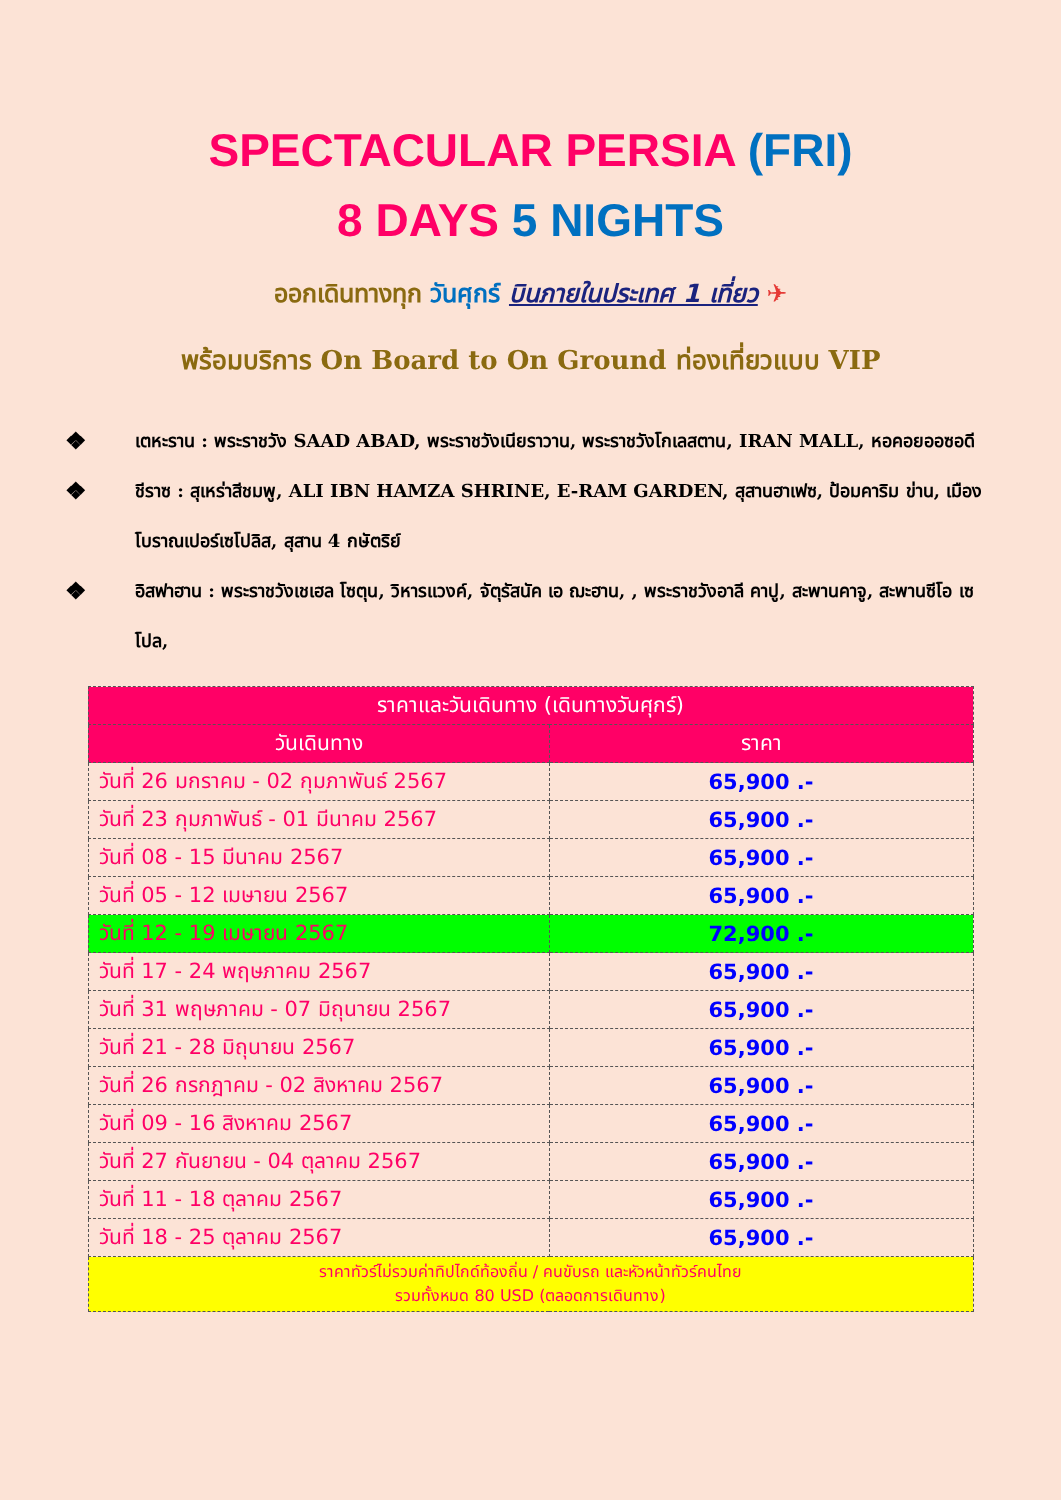SPECTACULAR PERSIA (FRI)
8 DAYS 5 NIGHTS
ออกเดินทางทุก วันศุกร์ บินภายในประเทศ 1 เที่ยว ✈
พร้อมบริการ On Board to On Ground ท่องเที่ยวแบบ VIP
❖ เตหะราน : พระราชวัง SAAD ABAD, พระราชวังเนียราวาน, พระราชวังโกเลสตาน, IRAN MALL, หอคอยออซอดี
❖ ชีราซ : สุเหร่าสีชมพู, ALI IBN HAMZA SHRINE, E-RAM GARDEN, สุสานฮาเฟซ, ป้อมคาริม ข่าน, เมืองโบราณเปอร์เซโปลิส, สุสาน 4 กษัตริย์
❖ อิสฟาฮาน : พระราชวังเชเฮล โซตุน, วิหารแวงค์, จัตุรัสนัค เอ ฌะฮาน, , พระราชวังอาลี คาปู, สะพานคาจู, สะพานซีโอ เซโปล,
| ราคาและวันเดินทาง (เดินทางวันศุกร์) | |
| --- | --- |
| วันเดินทาง | ราคา |
| วันที่ 26 มกราคม - 02 กุมภาพันธ์ 2567 | 65,900 .- |
| วันที่ 23 กุมภาพันธ์ - 01 มีนาคม 2567 | 65,900 .- |
| วันที่ 08 - 15 มีนาคม 2567 | 65,900 .- |
| วันที่ 05 - 12 เมษายน 2567 | 65,900 .- |
| วันที่ 12 - 19 เมษายน 2567 | 72,900 .- |
| วันที่ 17 - 24 พฤษภาคม 2567 | 65,900 .- |
| วันที่ 31 พฤษภาคม - 07 มิถุนายน 2567 | 65,900 .- |
| วันที่ 21 - 28 มิถุนายน 2567 | 65,900 .- |
| วันที่ 26 กรกฎาคม - 02 สิงหาคม 2567 | 65,900 .- |
| วันที่ 09 - 16 สิงหาคม 2567 | 65,900 .- |
| วันที่ 27 กันยายน - 04 ตุลาคม 2567 | 65,900 .- |
| วันที่ 11 - 18 ตุลาคม 2567 | 65,900 .- |
| วันที่ 18 - 25 ตุลาคม 2567 | 65,900 .- |
| ราคาทัวร์ไม่รวมค่าทิปไกด์ท้องถิ่น / คนขับรถ และหัวหน้าทัวร์คนไทย รวมทั้งหมด 80 USD (ตลอดการเดินทาง) | |